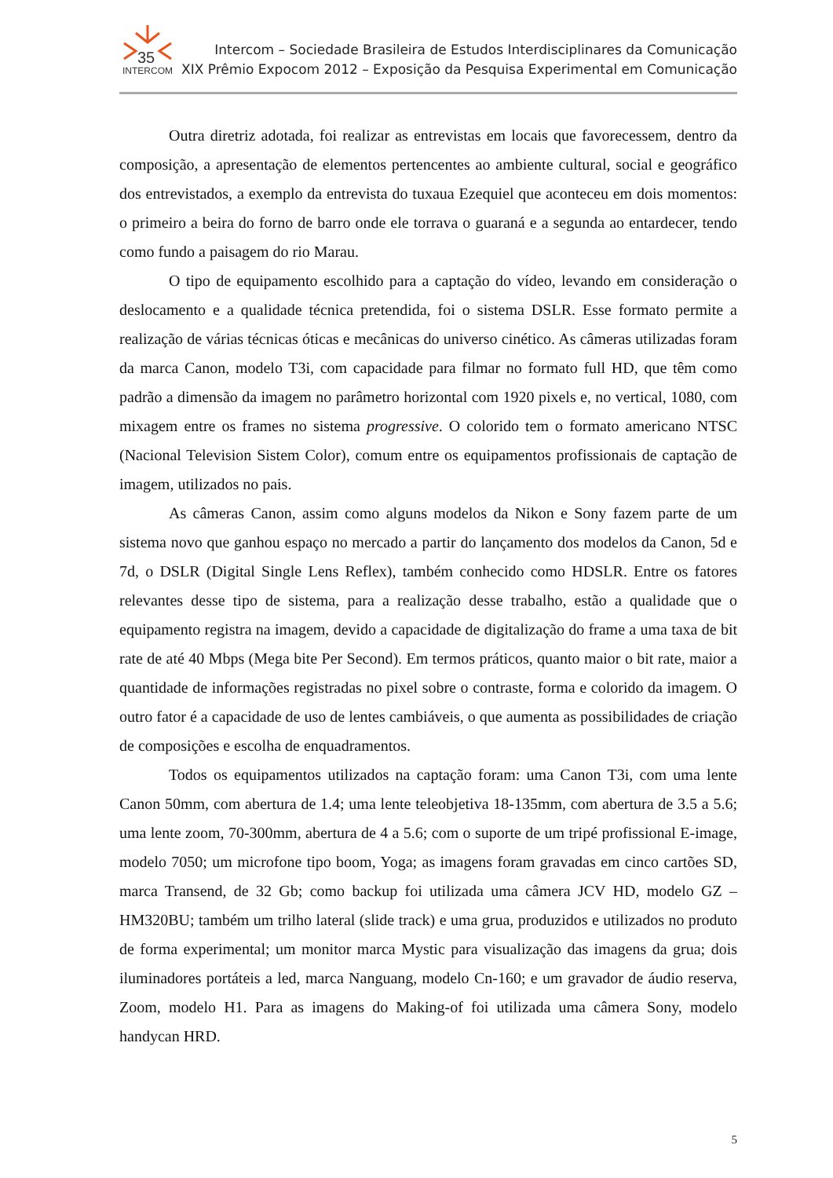35
INTERCOM
Intercom – Sociedade Brasileira de Estudos Interdisciplinares da Comunicação
XIX Prêmio Expocom 2012 – Exposição da Pesquisa Experimental em Comunicação
Outra diretriz adotada, foi realizar as entrevistas em locais que favorecessem, dentro da composição, a apresentação de elementos pertencentes ao ambiente cultural, social e geográfico dos entrevistados, a exemplo da entrevista do tuxaua Ezequiel que aconteceu em dois momentos: o primeiro a beira do forno de barro onde ele torrava o guaraná e a segunda ao entardecer, tendo como fundo a paisagem do rio Marau.
O tipo de equipamento escolhido para a captação do vídeo, levando em consideração o deslocamento e a qualidade técnica pretendida, foi o sistema DSLR. Esse formato permite a realização de várias técnicas óticas e mecânicas do universo cinético. As câmeras utilizadas foram da marca Canon, modelo T3i, com capacidade para filmar no formato full HD, que têm como padrão a dimensão da imagem no parâmetro horizontal com 1920 pixels e, no vertical, 1080, com mixagem entre os frames no sistema progressive. O colorido tem o formato americano NTSC (Nacional Television Sistem Color), comum entre os equipamentos profissionais de captação de imagem, utilizados no pais.
As câmeras Canon, assim como alguns modelos da Nikon e Sony fazem parte de um sistema novo que ganhou espaço no mercado a partir do lançamento dos modelos da Canon, 5d e 7d, o DSLR (Digital Single Lens Reflex), também conhecido como HDSLR. Entre os fatores relevantes desse tipo de sistema, para a realização desse trabalho, estão a qualidade que o equipamento registra na imagem, devido a capacidade de digitalização do frame a uma taxa de bit rate de até 40 Mbps (Mega bite Per Second). Em termos práticos, quanto maior o bit rate, maior a quantidade de informações registradas no pixel sobre o contraste, forma e colorido da imagem. O outro fator é a capacidade de uso de lentes cambiáveis, o que aumenta as possibilidades de criação de composições e escolha de enquadramentos.
Todos os equipamentos utilizados na captação foram: uma Canon T3i, com uma lente Canon 50mm, com abertura de 1.4; uma lente teleobjetiva 18-135mm, com abertura de 3.5 a 5.6; uma lente zoom, 70-300mm, abertura de 4 a 5.6; com o suporte de um tripé profissional E-image, modelo 7050; um microfone tipo boom, Yoga; as imagens foram gravadas em cinco cartões SD, marca Transend, de 32 Gb; como backup foi utilizada uma câmera JCV HD, modelo GZ – HM320BU; também um trilho lateral (slide track) e uma grua, produzidos e utilizados no produto de forma experimental; um monitor marca Mystic para visualização das imagens da grua; dois iluminadores portáteis a led, marca Nanguang, modelo Cn-160; e um gravador de áudio reserva, Zoom, modelo H1. Para as imagens do Making-of foi utilizada uma câmera Sony, modelo handycan HRD.
5